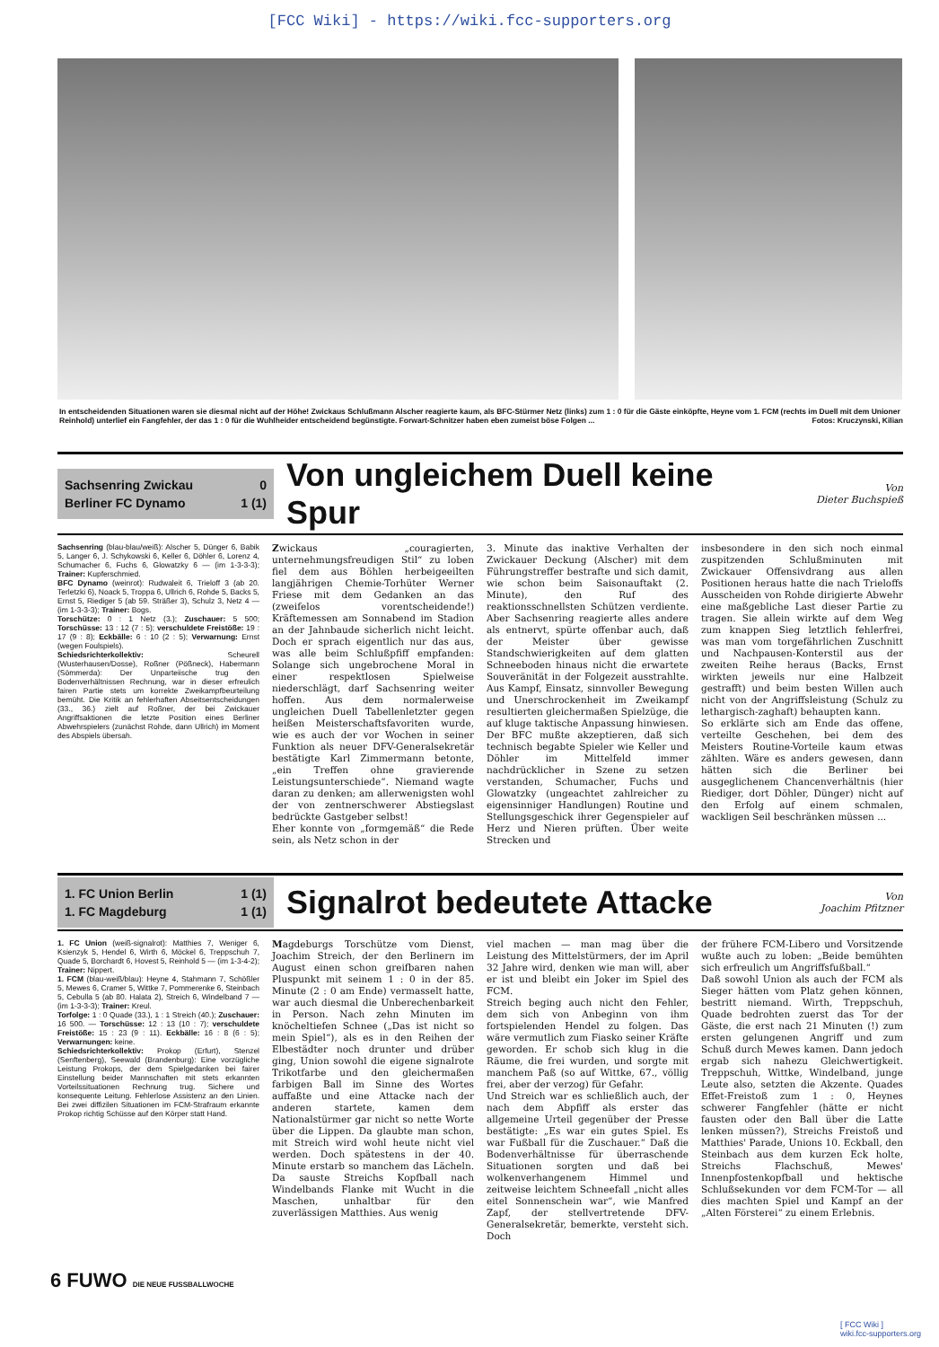[FCC Wiki] - https://wiki.fcc-supporters.org
In entscheidenden Situationen waren sie diesmal nicht auf der Höhe! Zwickaus Schlußmann Alscher reagierte kaum, als BFC-Stürmer Netz (links) zum 1 : 0 für die Gäste einköpfte, Heyne vom 1. FCM (rechts im Duell mit dem Unioner Reinhold) unterlief ein Fangfehler, der das 1 : 0 für die Wuhlheider entscheidend begünstigte. Forwart-Schnitzer haben eben zumeist böse Folgen ... Fotos: Kruczynski, Kilian
Sachsenring Zwickau 0
Berliner FC Dynamo 1 (1)
Von ungleichem Duell keine Spur
Von
Dieter Buchspieß
Sachsenring (blau-blau/weiß): Alscher 5, Dünger 6, Babik 5, Langer 6, J. Schykowski 6, Keller 6, Döhler 6, Lorenz 4, Schumacher 6, Fuchs 6, Glowatzky 6 — (im 1-3-3-3); Trainer: Kupferschmied.
BFC Dynamo (weinrot): Rudwaleit 6, Trieloff 3 (ab 20. Terletzki 6), Noack 5, Troppa 6, Ullrich 6, Rohde 5, Backs 5, Ernst 5, Riediger 5 (ab 59. Sträßer 3), Schulz 3, Netz 4 — (im 1-3-3-3); Trainer: Bogs.
Torschütze: 0 : 1 Netz (3.); Zuschauer: 5 500; Torschüsse: 13 : 12 (7 : 5); verschuldete Freistöße: 19 : 17 (9 : 8); Eckbälle: 6 : 10 (2 : 5); Verwarnung: Ernst (wegen Foulspiels).
Schiedsrichterkollektiv: Scheurell (Wusterhausen/Dosse), Roßner (Pößneck), Habermann (Sömmerda): Der Unparteiische trug den Bodenverhältnissen Rechnung, war in dieser erfreulich fairen Partie stets um korrekte Zweikampfbeurteilung bemüht. Die Kritik an fehlerhaften Abseitsentscheidungen (33., 36.) zielt auf Roßner, der bei Zwickauer Angriffsaktionen die letzte Position eines Berliner Abwehrspielers (zunächst Rohde, dann Ullrich) im Moment des Abspiels übersah.
Zwickaus „couragierten, unternehmungsfreudigen Stil“ zu loben fiel dem aus Böhlen herbeigeeilten langjährigen Chemie-Torhüter Werner Friese mit dem Gedanken an das (zweifelos vorentscheidende!) Kräftemessen am Sonnabend im Stadion an der Jahnbaude sicherlich nicht leicht. Doch er sprach eigentlich nur das aus, was alle beim Schlußpfiff empfanden: Solange sich ungebrochene Moral in einer respektlosen Spielweise niederschlägt, darf Sachsenring weiter hoffen. Aus dem normalerweise ungleichen Duell Tabellenletzter gegen heißen Meisterschaftsfavoriten wurde, wie es auch der vor Wochen in seiner Funktion als neuer DFV-Generalsekretär bestätigte Karl Zimmermann betonte, „ein Treffen ohne gravierende Leistungsunterschiede“. Niemand wagte daran zu denken; am allerwenigsten wohl der von zentnerschwerer Abstiegslast bedrückte Gastgeber selbst!
Eher konnte von „formgemäß“ die Rede sein, als Netz schon in der
3. Minute das inaktive Verhalten der Zwickauer Deckung (Alscher) mit dem Führungstreffer bestrafte und sich damit, wie schon beim Saisonauftakt (2. Minute), den Ruf des reaktionsschnellsten Schützen verdiente. Aber Sachsenring reagierte alles andere als entnervt, spürte offenbar auch, daß der Meister über gewisse Standschwierigkeiten auf dem glatten Schneeboden hinaus nicht die erwartete Souveränität in der Folgezeit ausstrahlte. Aus Kampf, Einsatz, sinnvoller Bewegung und Unerschrockenheit im Zweikampf resultierten gleichermaßen Spielzüge, die auf kluge taktische Anpassung hinwiesen. Der BFC mußte akzeptieren, daß sich technisch begabte Spieler wie Keller und Döhler im Mittelfeld immer nachdrücklicher in Szene zu setzen verstanden, Schumacher, Fuchs und Glowatzky (ungeachtet zahlreicher zu eigensinniger Handlungen) Routine und Stellungsgeschick ihrer Gegenspieler auf Herz und Nieren prüften. Über weite Strecken und
insbesondere in den sich noch einmal zuspitzenden Schlußminuten mit Zwickauer Offensivdrang aus allen Positionen heraus hatte die nach Trieloffs Ausscheiden von Rohde dirigierte Abwehr eine maßgebliche Last dieser Partie zu tragen. Sie allein wirkte auf dem Weg zum knappen Sieg letztlich fehlerfrei, was man vom torgefährlichen Zuschnitt und Nachpausen-Konterstil aus der zweiten Reihe heraus (Backs, Ernst wirkten jeweils nur eine Halbzeit gestrafft) und beim besten Willen auch nicht von der Angriffsleistung (Schulz zu lethargisch-zaghaft) behaupten kann.
So erklärte sich am Ende das offene, verteilte Geschehen, bei dem des Meisters Routine-Vorteile kaum etwas zählten. Wäre es anders gewesen, dann hätten sich die Berliner bei ausgeglichenem Chancenverhältnis (hier Riediger, dort Döhler, Dünger) nicht auf den Erfolg auf einem schmalen, wackligen Seil beschränken müssen ...
1. FC Union Berlin 1 (1)
1. FC Magdeburg 1 (1)
Signalrot bedeutete Attacke
Von
Joachim Pfitzner
1. FC Union (weiß-signalrot): Matthies 7, Weniger 6, Ksienzyk 5, Hendel 6, Wirth 6, Möckel 6, Treppschuh 7, Quade 5, Borchardt 6, Hovest 5, Reinhold 5 — (im 1-3-4-2); Trainer: Nippert.
1. FCM (blau-weiß/blau): Heyne 4, Stahmann 7, Schößler 5, Mewes 6, Cramer 5, Wittke 7, Pommerenke 6, Steinbach 5, Cebulla 5 (ab 80. Halata 2), Streich 6, Windelband 7 — (im 1-3-3-3); Trainer: Kreul.
Torfolge: 1 : 0 Quade (33.), 1 : 1 Streich (40.); Zuschauer: 16 500. — Torschüsse: 12 : 13 (10 : 7); verschuldete Freistöße: 15 : 23 (9 : 11). Eckbälle: 16 : 8 (6 : 5); Verwarnungen: keine.
Schiedsrichterkollektiv: Prokop (Erfurt), Stenzel (Senftenberg), Seewald (Brandenburg): Eine vorzügliche Leistung Prokops, der dem Spielgedanken bei fairer Einstellung beider Mannschaften mit stets erkannten Vorteilssituationen Rechnung trug. Sichere und konsequente Leitung. Fehlerlose Assistenz an den Linien. Bei zwei diffizilen Situationen im FCM-Strafraum erkannte Prokop richtig Schüsse auf den Körper statt Hand.
Magdeburgs Torschütze vom Dienst, Joachim Streich, der den Berlinern im August einen schon greifbaren nahen Pluspunkt mit seinem 1 : 0 in der 85. Minute (2 : 0 am Ende) vermasselt hatte, war auch diesmal die Unberechenbarkeit in Person. Nach zehn Minuten im knöcheltiefen Schnee („Das ist nicht so mein Spiel“), als es in den Reihen der Elbestädter noch drunter und drüber ging, Union sowohl die eigene signalrote Trikotfarbe und den gleichermaßen farbigen Ball im Sinne des Wortes auffaßte und eine Attacke nach der anderen startete, kamen dem Nationalstürmer gar nicht so nette Worte über die Lippen. Da glaubte man schon, mit Streich wird wohl heute nicht viel werden. Doch spätestens in der 40. Minute erstarb so manchem das Lächeln. Da sauste Streichs Kopfball nach Windelbands Flanke mit Wucht in die Maschen, unhaltbar für den zuverlässigen Matthies. Aus wenig
viel machen — man mag über die Leistung des Mittelstürmers, der im April 32 Jahre wird, denken wie man will, aber er ist und bleibt ein Joker im Spiel des FCM.
Streich beging auch nicht den Fehler, dem sich von Anbeginn von ihm fortspielenden Hendel zu folgen. Das wäre vermutlich zum Fiasko seiner Kräfte geworden. Er schob sich klug in die Räume, die frei wurden, und sorgte mit manchem Paß (so auf Wittke, 67., völlig frei, aber der verzog) für Gefahr.
Und Streich war es schließlich auch, der nach dem Abpfiff als erster das allgemeine Urteil gegenüber der Presse bestätigte: „Es war ein gutes Spiel. Es war Fußball für die Zuschauer.“ Daß die Bodenverhältnisse für überraschende Situationen sorgten und daß bei wolkenverhangenem Himmel und zeitweise leichtem Schneefall „nicht alles eitel Sonnenschein war“, wie Manfred Zapf, der stellvertretende DFV-Generalsekretär, bemerkte, versteht sich. Doch
der frühere FCM-Libero und Vorsitzende wußte auch zu loben: „Beide bemühten sich erfreulich um Angriffsfußball.“
Daß sowohl Union als auch der FCM als Sieger hätten vom Platz gehen können, bestritt niemand. Wirth, Treppschuh, Quade bedrohten zuerst das Tor der Gäste, die erst nach 21 Minuten (!) zum ersten gelungenen Angriff und zum Schuß durch Mewes kamen. Dann jedoch ergab sich nahezu Gleichwertigkeit. Treppschuh, Wittke, Windelband, junge Leute also, setzten die Akzente. Quades Effet-Freistoß zum 1 : 0, Heynes schwerer Fangfehler (hätte er nicht fausten oder den Ball über die Latte lenken müssen?), Streichs Freistoß und Matthies' Parade, Unions 10. Eckball, den Steinbach aus dem kurzen Eck holte, Streichs Flachschuß, Mewes' Innenpfostenkopfball und hektische Schlußsekunden vor dem FCM-Tor — all dies machten Spiel und Kampf an der „Alten Försterei“ zu einem Erlebnis.
6 FUWO DIE NEUE FUSSBALLWOCHE
[ FCC Wiki ]
wiki.fcc-supporters.org